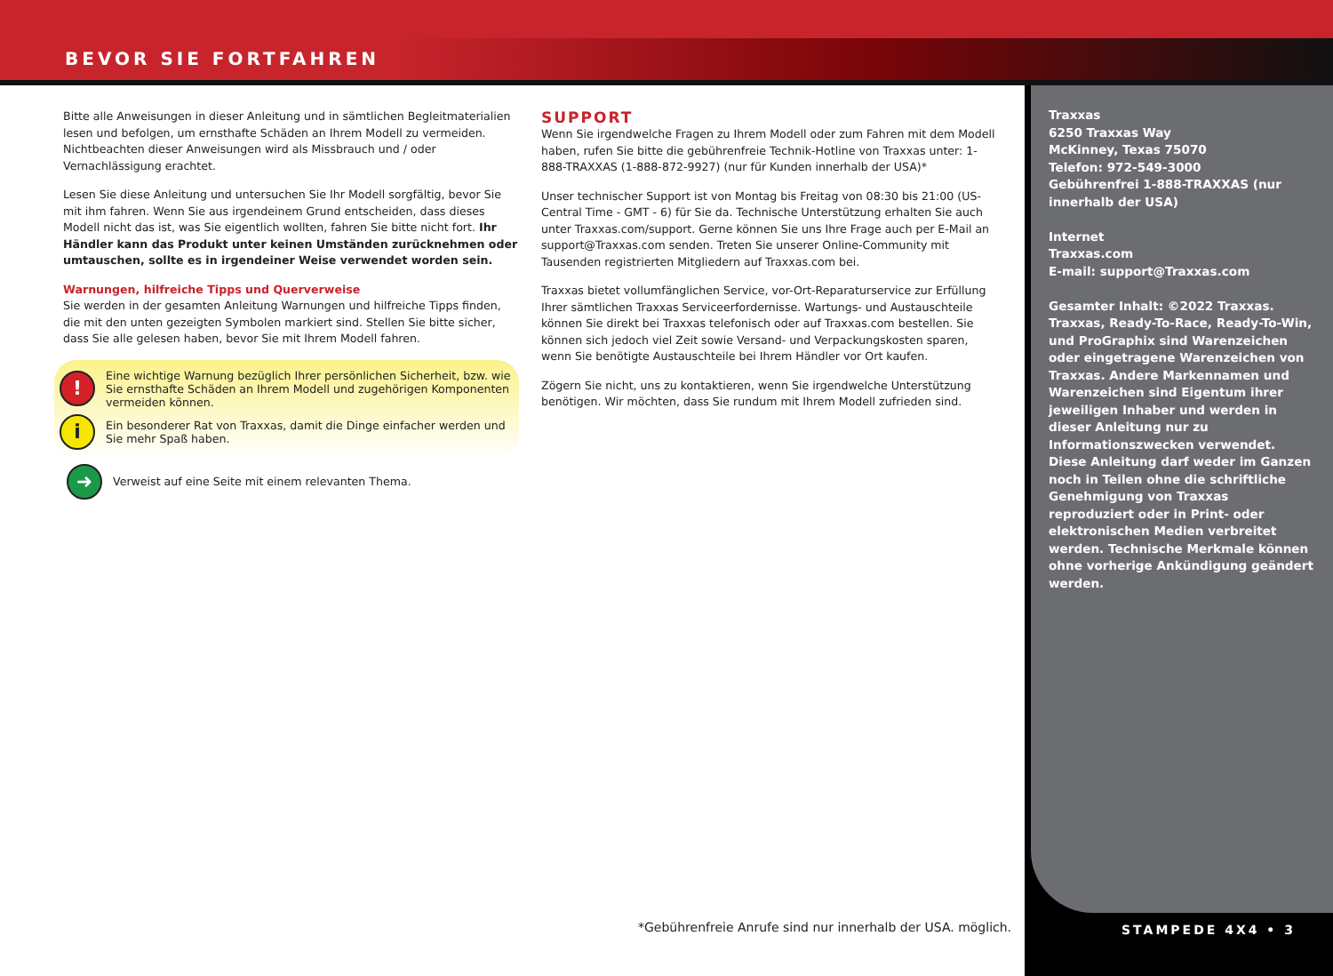BEVOR SIE FORTFAHREN
Bitte alle Anweisungen in dieser Anleitung und in sämtlichen Begleitmaterialien lesen und befolgen, um ernsthafte Schäden an Ihrem Modell zu vermeiden. Nichtbeachten dieser Anweisungen wird als Missbrauch und / oder Vernachlässigung erachtet.
Lesen Sie diese Anleitung und untersuchen Sie Ihr Modell sorgfältig, bevor Sie mit ihm fahren. Wenn Sie aus irgendeinem Grund entscheiden, dass dieses Modell nicht das ist, was Sie eigentlich wollten, fahren Sie bitte nicht fort. Ihr Händler kann das Produkt unter keinen Umständen zurücknehmen oder umtauschen, sollte es in irgendeiner Weise verwendet worden sein.
Warnungen, hilfreiche Tipps und Querverweise
Sie werden in der gesamten Anleitung Warnungen und hilfreiche Tipps finden, die mit den unten gezeigten Symbolen markiert sind. Stellen Sie bitte sicher, dass Sie alle gelesen haben, bevor Sie mit Ihrem Modell fahren.
!
Eine wichtige Warnung bezüglich Ihrer persönlichen Sicherheit, bzw. wie Sie ernsthafte Schäden an Ihrem Modell und zugehörigen Komponenten vermeiden können.
i
Ein besonderer Rat von Traxxas, damit die Dinge einfacher werden und Sie mehr Spaß haben.
➜
Verweist auf eine Seite mit einem relevanten Thema.
SUPPORT
Wenn Sie irgendwelche Fragen zu Ihrem Modell oder zum Fahren mit dem Modell haben, rufen Sie bitte die gebührenfreie Technik-Hotline von Traxxas unter: 1-888-TRAXXAS (1-888-872-9927) (nur für Kunden innerhalb der USA)*
Unser technischer Support ist von Montag bis Freitag von 08:30 bis 21:00 (US-Central Time - GMT - 6) für Sie da. Technische Unterstützung erhalten Sie auch unter Traxxas.com/support. Gerne können Sie uns Ihre Frage auch per E-Mail an support@Traxxas.com senden. Treten Sie unserer Online-Community mit Tausenden registrierten Mitgliedern auf Traxxas.com bei.
Traxxas bietet vollumfänglichen Service, vor-Ort-Reparaturservice zur Erfüllung Ihrer sämtlichen Traxxas Serviceerfordernisse. Wartungs- und Austauschteile können Sie direkt bei Traxxas telefonisch oder auf Traxxas.com bestellen. Sie können sich jedoch viel Zeit sowie Versand- und Verpackungskosten sparen, wenn Sie benötigte Austauschteile bei Ihrem Händler vor Ort kaufen.
Zögern Sie nicht, uns zu kontaktieren, wenn Sie irgendwelche Unterstützung benötigen. Wir möchten, dass Sie rundum mit Ihrem Modell zufrieden sind.
Traxxas
6250 Traxxas Way
McKinney, Texas 75070
Telefon: 972-549-3000
Gebührenfrei 1-888-TRAXXAS (nur innerhalb der USA)
Internet
Traxxas.com
E-mail: support@Traxxas.com
Gesamter Inhalt: ©2022 Traxxas. Traxxas, Ready-To-Race, Ready-To-Win, und ProGraphix sind Warenzeichen oder eingetragene Warenzeichen von Traxxas. Andere Markennamen und Warenzeichen sind Eigentum ihrer jeweiligen Inhaber und werden in dieser Anleitung nur zu Informationszwecken verwendet. Diese Anleitung darf weder im Ganzen noch in Teilen ohne die schriftliche Genehmigung von Traxxas reproduziert oder in Print- oder elektronischen Medien verbreitet werden. Technische Merkmale können ohne vorherige Ankündigung geändert werden.
*Gebührenfreie Anrufe sind nur innerhalb der USA. möglich.
STAMPEDE 4X4 • 3